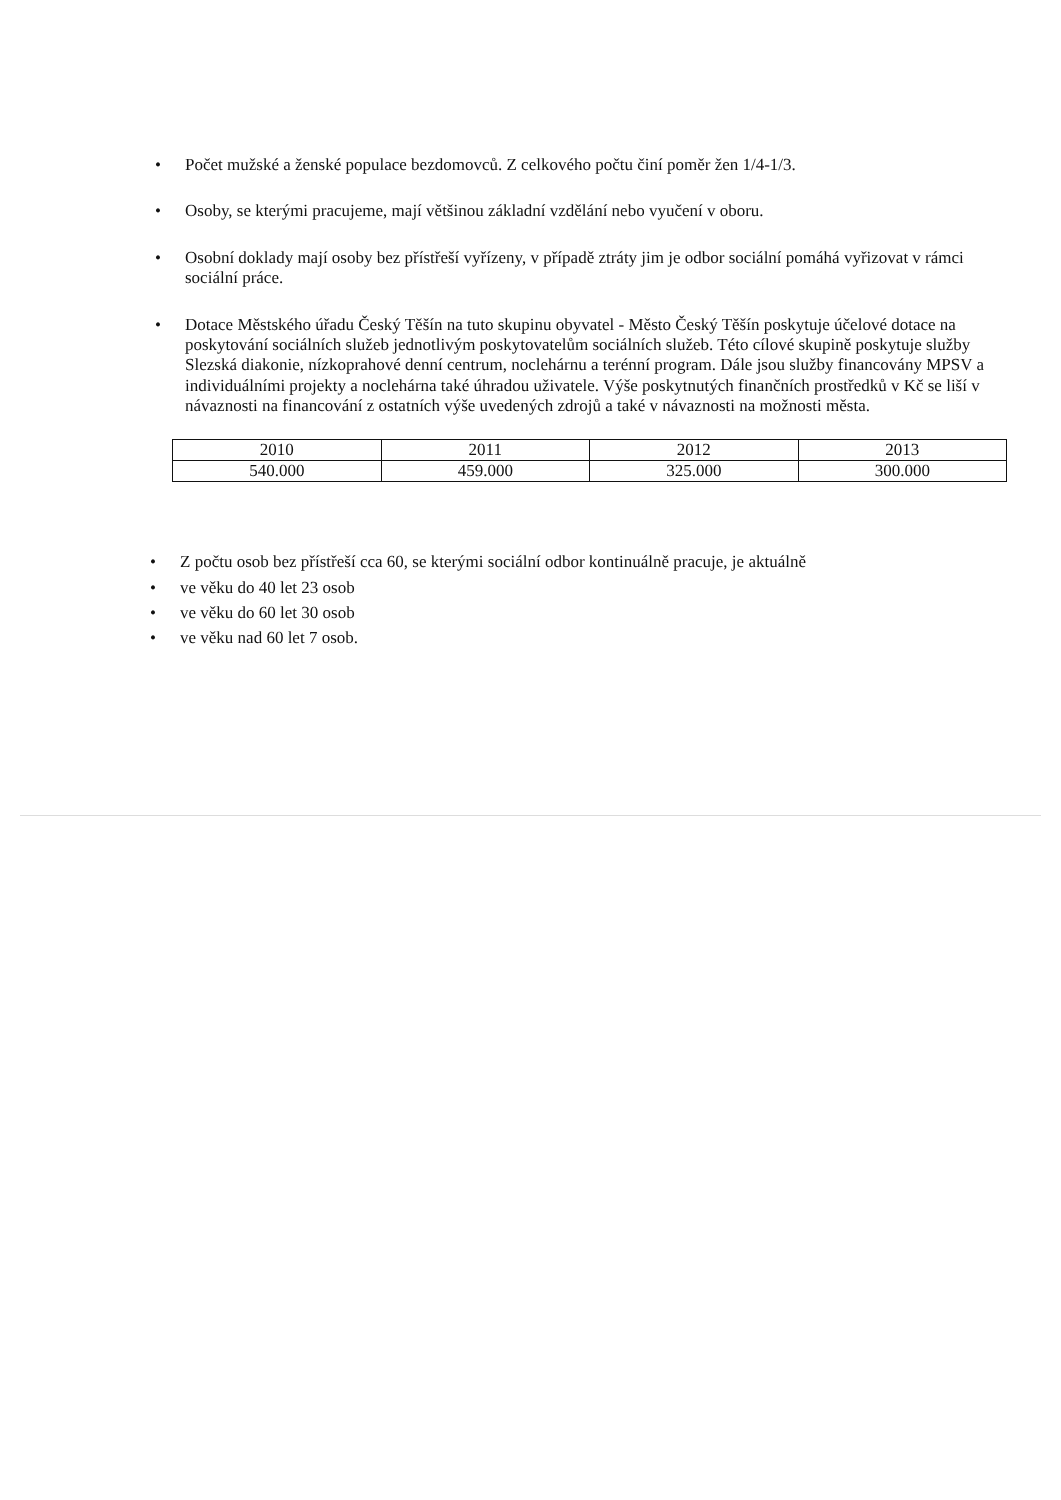• Počet mužské a ženské populace bezdomovců. Z celkového počtu činí poměr žen 1/4-1/3.
• Osoby, se kterými pracujeme, mají většinou základní vzdělání nebo vyučení v oboru.
• Osobní doklady mají osoby bez přístřeší vyřízeny, v případě ztráty jim je odbor sociální pomáhá vyřizovat v rámci sociální práce.
• Dotace Městského úřadu Český Těšín na tuto skupinu obyvatel - Město Český Těšín poskytuje účelové dotace na poskytování sociálních služeb jednotlivým poskytovatelům sociálních služeb. Této cílové skupině poskytuje služby Slezská diakonie, nízkoprahové denní centrum, noclehárnu a terénní program. Dále jsou služby financovány MPSV a individuálními projekty a noclehárna také úhradou uživatele. Výše poskytnutých finančních prostředků v Kč se liší v návaznosti na financování z ostatních výše uvedených zdrojů a také v návaznosti na možnosti města.
| 2010 | 2011 | 2012 | 2013 |
| 540.000 | 459.000 | 325.000 | 300.000 |
• Z počtu osob bez přístřeší cca 60, se kterými sociální odbor kontinuálně pracuje, je aktuálně
• ve věku do 40 let 23 osob
• ve věku do 60 let 30 osob
• ve věku nad 60 let 7 osob.